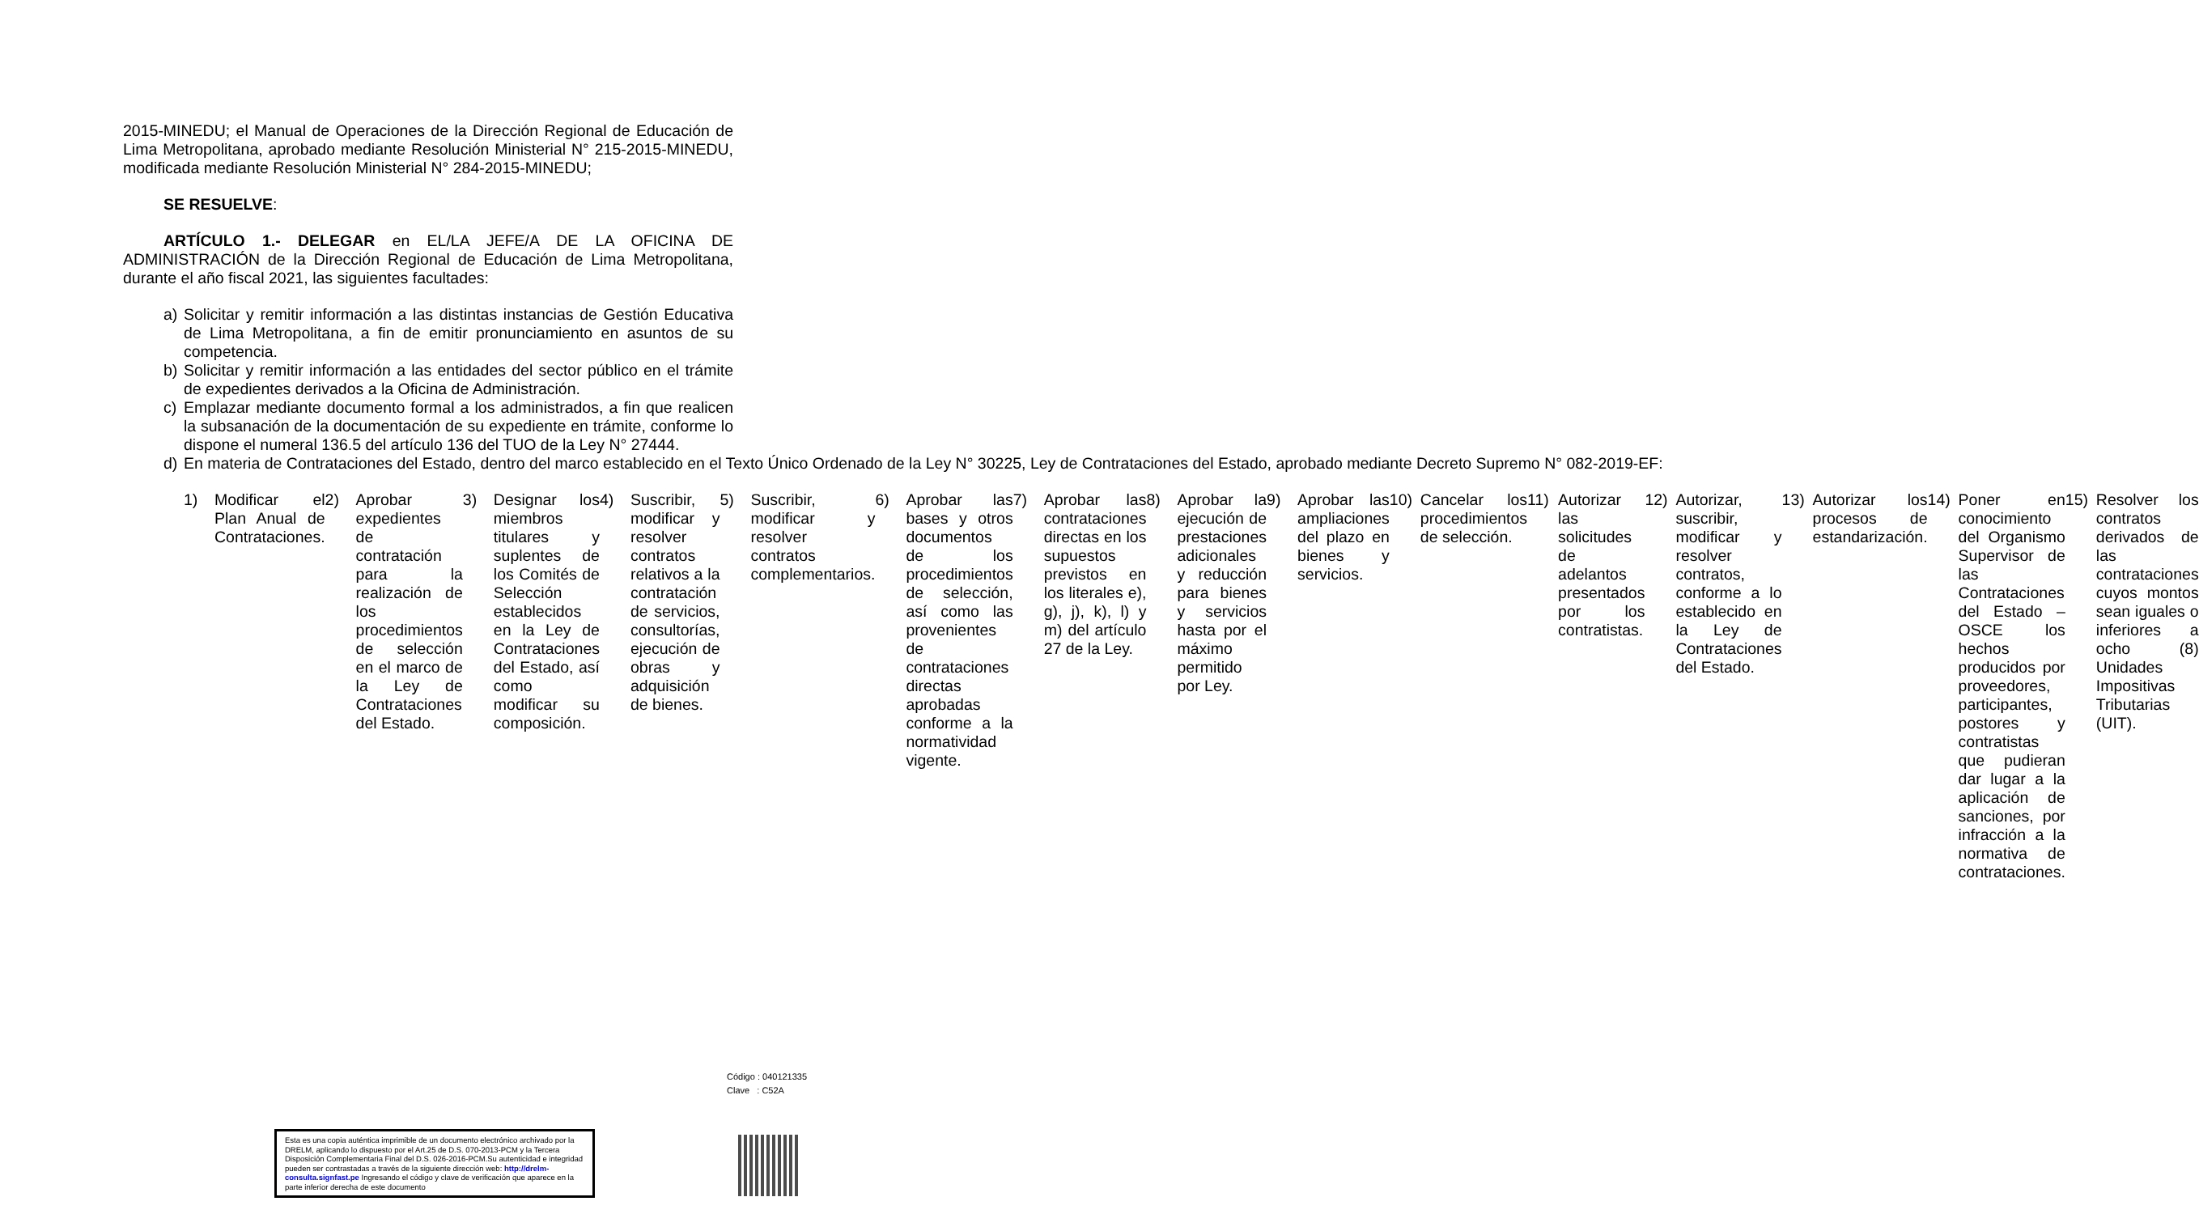2015-MINEDU; el Manual de Operaciones de la Dirección Regional de Educación de Lima Metropolitana, aprobado mediante Resolución Ministerial N° 215-2015-MINEDU, modificada mediante Resolución Ministerial N° 284-2015-MINEDU;
SE RESUELVE:
ARTÍCULO 1.- DELEGAR en EL/LA JEFE/A DE LA OFICINA DE ADMINISTRACIÓN de la Dirección Regional de Educación de Lima Metropolitana, durante el año fiscal 2021, las siguientes facultades:
a) Solicitar y remitir información a las distintas instancias de Gestión Educativa de Lima Metropolitana, a fin de emitir pronunciamiento en asuntos de su competencia.
b) Solicitar y remitir información a las entidades del sector público en el trámite de expedientes derivados a la Oficina de Administración.
c) Emplazar mediante documento formal a los administrados, a fin que realicen la subsanación de la documentación de su expediente en trámite, conforme lo dispone el numeral 136.5 del artículo 136 del TUO de la Ley N° 27444.
d) En materia de Contrataciones del Estado, dentro del marco establecido en el Texto Único Ordenado de la Ley N° 30225, Ley de Contrataciones del Estado, aprobado mediante Decreto Supremo N° 082-2019-EF:
1) Modificar el Plan Anual de Contrataciones.
2) Aprobar expedientes de contratación para la realización de los procedimientos de selección en el marco de la Ley de Contrataciones del Estado.
3) Designar los miembros titulares y suplentes de los Comités de Selección establecidos en la Ley de Contrataciones del Estado, así como modificar su composición.
4) Suscribir, modificar y resolver contratos relativos a la contratación de servicios, consultorías, ejecución de obras y adquisición de bienes.
5) Suscribir, modificar y resolver contratos complementarios.
6) Aprobar las bases y otros documentos de los procedimientos de selección, así como las provenientes de contrataciones directas aprobadas conforme a la normatividad vigente.
7) Aprobar las contrataciones directas en los supuestos previstos en los literales e), g), j), k), l) y m) del artículo 27 de la Ley.
8) Aprobar la ejecución de prestaciones adicionales y reducción para bienes y servicios hasta por el máximo permitido por Ley.
9) Aprobar las ampliaciones del plazo en bienes y servicios.
10) Cancelar los procedimientos de selección.
11) Autorizar las solicitudes de adelantos presentados por los contratistas.
12) Autorizar, suscribir, modificar y resolver contratos, conforme a lo establecido en la Ley de Contrataciones del Estado.
13) Autorizar los procesos de estandarización.
14) Poner en conocimiento del Organismo Supervisor de las Contrataciones del Estado – OSCE los hechos producidos por proveedores, participantes, postores y contratistas que pudieran dar lugar a la aplicación de sanciones, por infracción a la normativa de contrataciones.
15) Resolver los contratos derivados de las contrataciones cuyos montos sean iguales o inferiores a ocho (8) Unidades Impositivas Tributarias (UIT).
Código : 040121335
Clave : C52A
Esta es una copia auténtica imprimible de un documento electrónico archivado por la DRELM, aplicando lo dispuesto por el Art.25 de D.S. 070-2013-PCM y la Tercera Disposición Complementaria Final del D.S. 026-2016-PCM.Su autenticidad e integridad pueden ser contrastadas a través de la siguiente dirección web: http://drelm-consulta.signfast.pe Ingresando el código y clave de verificación que aparece en la parte inferior derecha de este documento